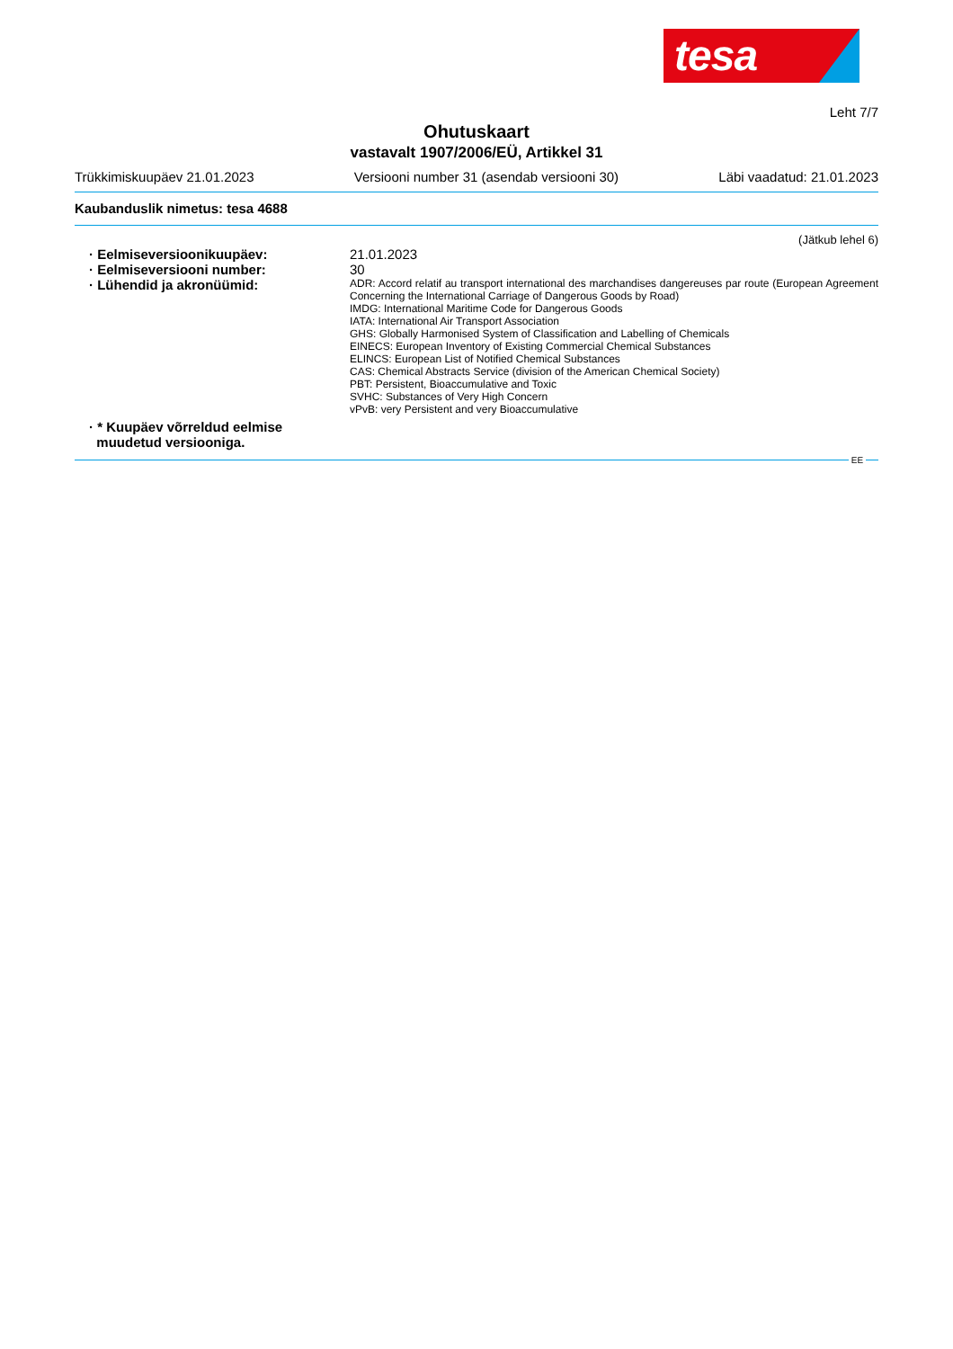tesa
Leht 7/7
Ohutuskaart
vastavalt 1907/2006/EÜ, Artikkel 31
Trükkimiskuupäev 21.01.2023 Versiooni number 31 (asendab versiooni 30) Läbi vaadatud: 21.01.2023
Kaubanduslik nimetus: tesa 4688
(Jätkub lehel 6)
· Eelmiseversioonikuupäev: 21.01.2023
· Eelmiseversiooni number: 30
· Lühendid ja akronüümid:
ADR: Accord relatif au transport international des marchandises dangereuses par route (European Agreement Concerning the International Carriage of Dangerous Goods by Road)
IMDG: International Maritime Code for Dangerous Goods
IATA: International Air Transport Association
GHS: Globally Harmonised System of Classification and Labelling of Chemicals
EINECS: European Inventory of Existing Commercial Chemical Substances
ELINCS: European List of Notified Chemical Substances
CAS: Chemical Abstracts Service (division of the American Chemical Society)
PBT: Persistent, Bioaccumulative and Toxic
SVHC: Substances of Very High Concern
vPvB: very Persistent and very Bioaccumulative
· * Kuupäev võrreldud eelmise
muudetud versiooniga.
EE